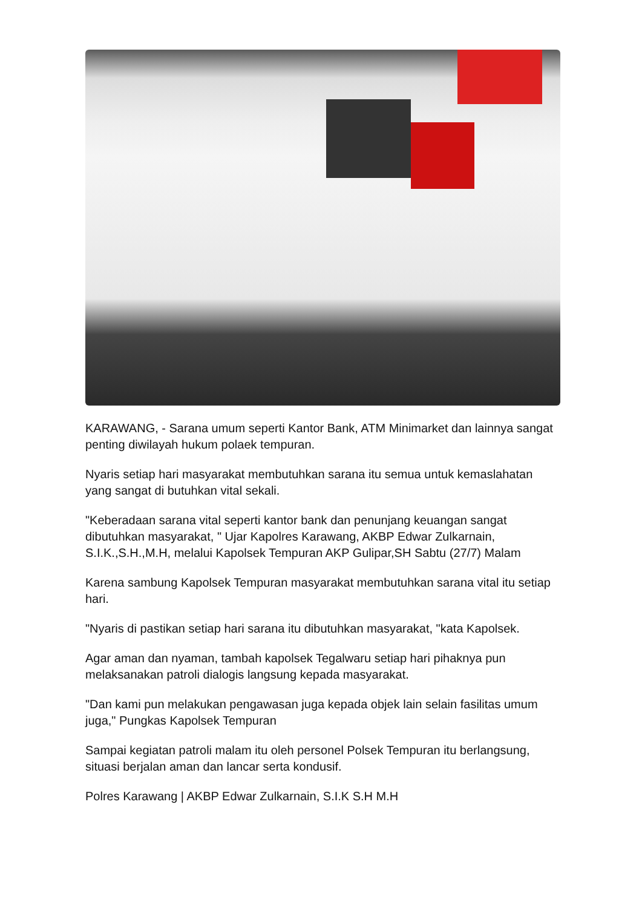KARAWANG, - Sarana umum seperti Kantor Bank, ATM Minimarket dan lainnya sangat penting diwilayah hukum polaek tempuran.
Nyaris setiap hari masyarakat membutuhkan sarana itu semua untuk kemaslahatan yang sangat di butuhkan vital sekali.
"Keberadaan sarana vital seperti kantor bank dan penunjang keuangan sangat dibutuhkan masyarakat, " Ujar Kapolres Karawang, AKBP Edwar Zulkarnain, S.I.K.,S.H.,M.H, melalui Kapolsek Tempuran AKP Gulipar,SH Sabtu (27/7) Malam
Karena sambung Kapolsek Tempuran masyarakat membutuhkan sarana vital itu setiap hari.
"Nyaris di pastikan setiap hari sarana itu dibutuhkan masyarakat, "kata Kapolsek.
Agar aman dan nyaman, tambah kapolsek Tegalwaru setiap hari pihaknya pun melaksanakan patroli dialogis langsung kepada masyarakat.
"Dan kami pun melakukan pengawasan juga kepada objek lain selain fasilitas umum juga," Pungkas Kapolsek Tempuran
Sampai kegiatan patroli malam itu oleh personel Polsek Tempuran itu berlangsung, situasi berjalan aman dan lancar serta kondusif.
Polres Karawang | AKBP Edwar Zulkarnain, S.I.K S.H M.H